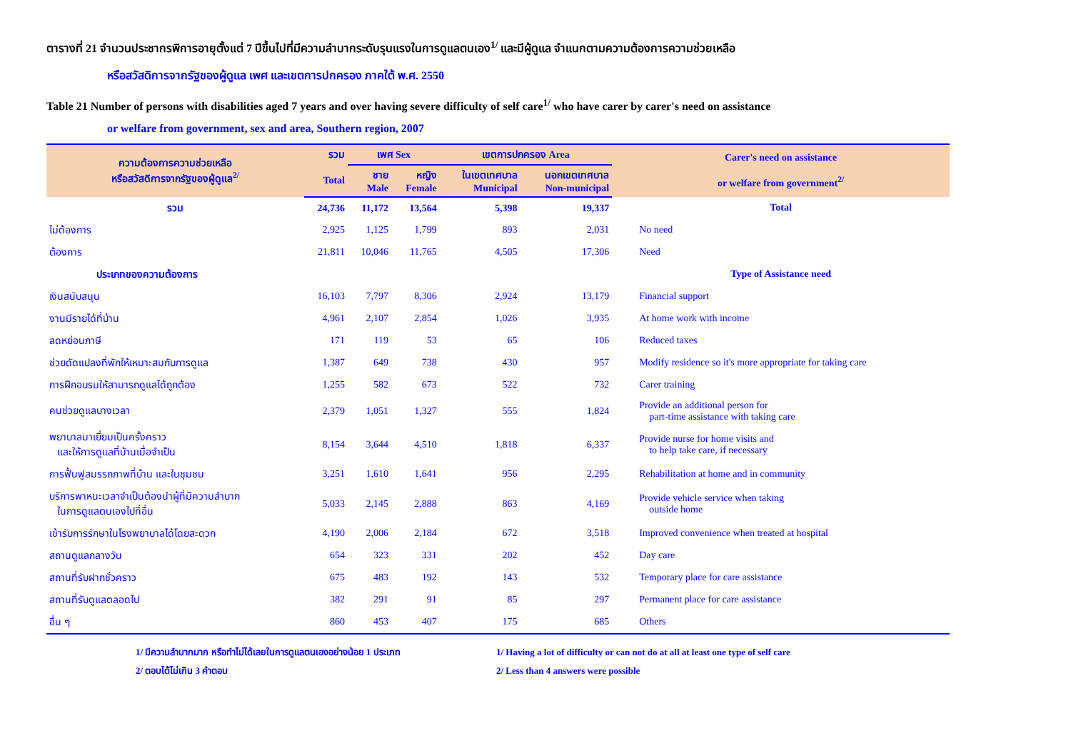ตารางที่ 21 จำนวนประชากรพิการอายุตั้งแต่ 7 ปีขึ้นไปที่มีความลำบากระดับรุนแรงในการดูแลตนเอง<sup>1/</sup> และมีผู้ดูแล จำแนกตามความต้องการความช่วยเหลือ
หรือสวัสดิการจากรัฐของผู้ดูแล เพศ และเขตการปกครอง ภาคใต้ พ.ศ. 2550
Table 21 Number of persons with disabilities aged 7 years and over having severe difficulty of self care<sup>1/</sup> who have carer by carer's need on assistance
or welfare from government, sex and area, Southern region, 2007
| ความต้องการความช่วยเหลือ หรือสวัสดิการจากรัฐของผู้ดูแล<sup>2/</sup> | รวม | เพศ Sex | | เขตการปกครอง Area | | Carer's need on assistance or welfare from government<sup>2/</sup> |
| --- | --- | --- | --- | --- | --- | --- |
| | Total | ชาย Male | หญิง Female | ในเขตเทศบาล Municipal | นอกเขตเทศบาล Non-municipal | |
| รวม | 24,736 | 11,172 | 13,564 | 5,398 | 19,337 | Total |
| ไม่ต้องการ | 2,925 | 1,125 | 1,799 | 893 | 2,031 | No need |
| ต้องการ | 21,811 | 10,046 | 11,765 | 4,505 | 17,306 | Need |
| ประเภทของความต้องการ | | | | | | Type of Assistance need |
| เงินสนับสนุน | 16,103 | 7,797 | 8,306 | 2,924 | 13,179 | Financial support |
| งานมีรายได้ที่บ้าน | 4,961 | 2,107 | 2,854 | 1,026 | 3,935 | At home work with income |
| ลดหย่อนภาษี | 171 | 119 | 53 | 65 | 106 | Reduced taxes |
| ช่วยดัดแปลงที่พักให้เหมาะสมกับการดูแล | 1,387 | 649 | 738 | 430 | 957 | Modify residence so it's more appropriate for taking care |
| การฝึกอบรมให้สามารถดูแลได้ถูกต้อง | 1,255 | 582 | 673 | 522 | 732 | Carer training |
| คนช่วยดูแลบางเวลา | 2,379 | 1,051 | 1,327 | 555 | 1,824 | Provide an additional person for part-time assistance with taking care |
| พยาบาลมาเยี่ยมเป็นครั้งคราว และให้การดูแลที่บ้านเมื่อจำเป็น | 8,154 | 3,644 | 4,510 | 1,818 | 6,337 | Provide nurse for home visits and to help take care, if necessary |
| การฟื้นฟูสมรรถภาพที่บ้าน และในชุมชน | 3,251 | 1,610 | 1,641 | 956 | 2,295 | Rehabilitation at home and in community |
| บริการพาหนะเวลาจำเป็นต้องนำผู้ที่มีความลำบาก ในการดูแลตนเองไปที่อื่น | 5,033 | 2,145 | 2,888 | 863 | 4,169 | Provide vehicle service when taking outside home |
| เข้ารับการรักษาในโรงพยาบาลได้โดยสะดวก | 4,190 | 2,006 | 2,184 | 672 | 3,518 | Improved convenience when treated at hospital |
| สถานดูแลกลางวัน | 654 | 323 | 331 | 202 | 452 | Day care |
| สถานที่รับฝากชั่วคราว | 675 | 483 | 192 | 143 | 532 | Temporary place for care assistance |
| สถานที่รับดูแลตลอดไป | 382 | 291 | 91 | 85 | 297 | Permanent place for care assistance |
| อื่น ๆ | 860 | 453 | 407 | 175 | 685 | Others |
1/ มีความลำบากมาก หรือทำไม่ได้เลยในการดูแลตนเองอย่างน้อย 1 ประเภท
2/ ตอบได้ไม่เกิน 3 คำตอบ
1/ Having a lot of difficulty or can not do at all at least one type of self care
2/ Less than 4 answers were possible